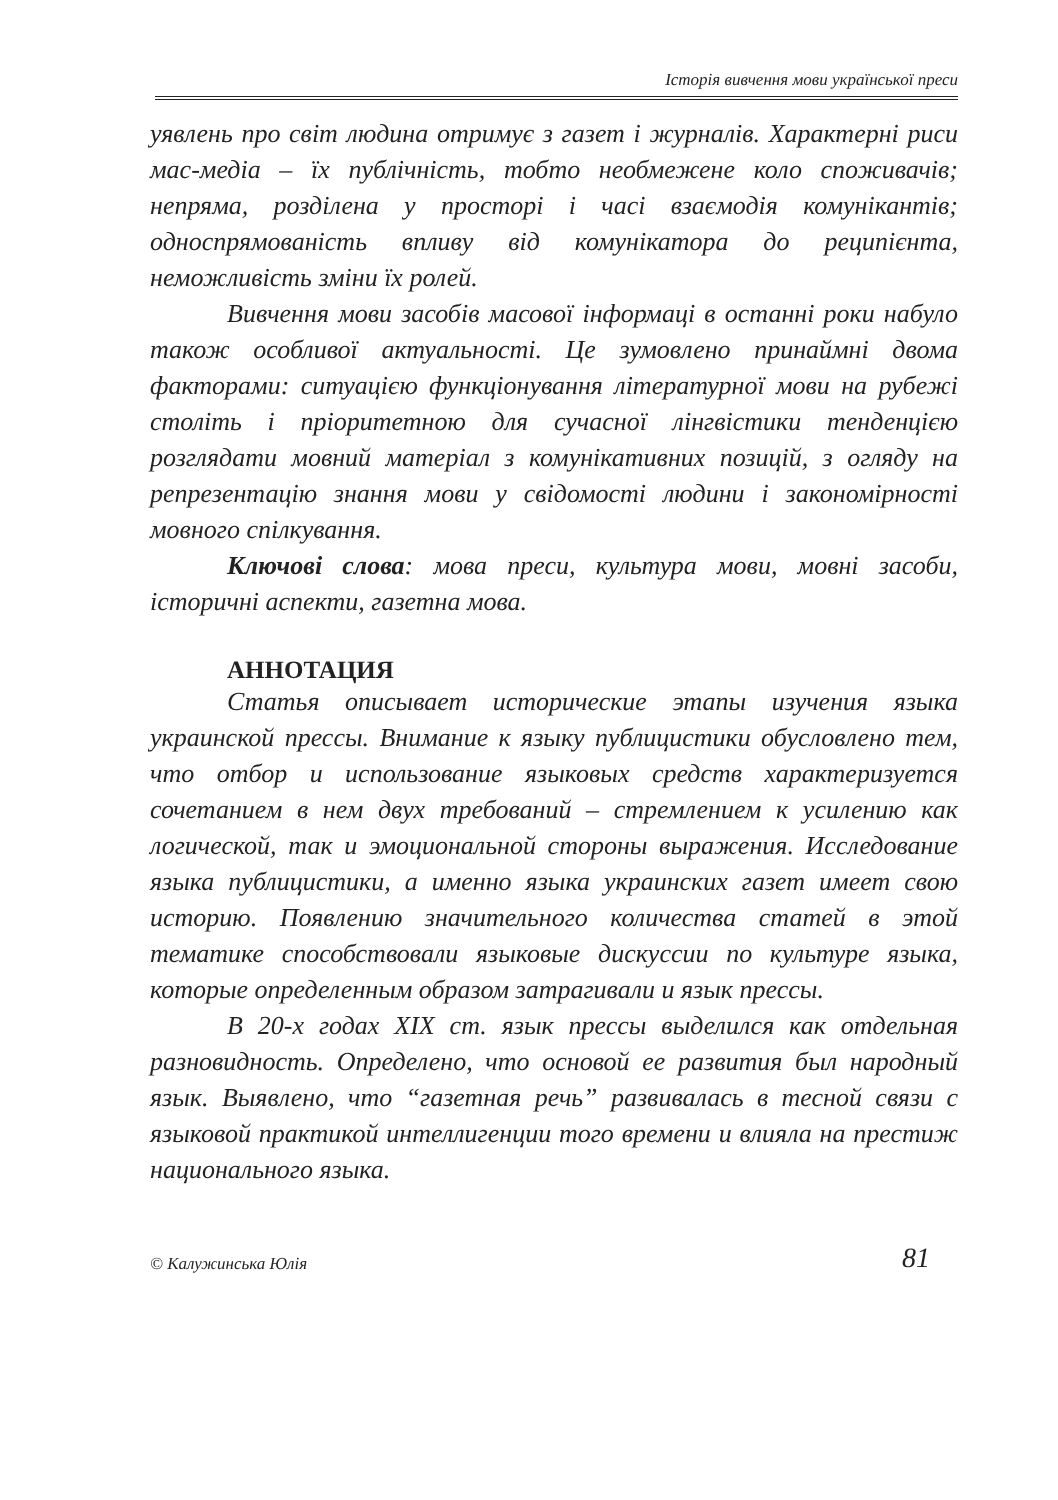Історія вивчення мови української преси
уявлень про світ людина отримує з газет і журналів. Характерні риси мас-медіа – їх публічність, тобто необмежене коло споживачів; непряма, розділена у просторі і часі взаємодія комунікантів; односпрямованість впливу від комунікатора до реципієнта, неможливість зміни їх ролей.
Вивчення мови засобів масової інформаці в останні роки набуло також особливої актуальності. Це зумовлено принаймні двома факторами: ситуацією функціонування літературної мови на рубежі століть і пріоритетною для сучасної лінгвістики тенденцією розглядати мовний матеріал з комунікативних позицій, з огляду на репрезентацію знання мови у свідомості людини і закономірності мовного спілкування.
Ключові слова: мова преси, культура мови, мовні засоби, історичні аспекти, газетна мова.
АННОТАЦИЯ
Статья описывает исторические этапы изучения языка украинской прессы. Внимание к языку публицистики обусловлено тем, что отбор и использование языковых средств характеризуется сочетанием в нем двух требований – стремлением к усилению как логической, так и эмоциональной стороны выражения. Исследование языка публицистики, а именно языка украинских газет имеет свою историю. Появлению значительного количества статей в этой тематике способствовали языковые дискуссии по культуре языка, которые определенным образом затрагивали и язык прессы.
В 20-х годах XIX ст. язык прессы выделился как отдельная разновидность. Определено, что основой ее развития был народный язык. Выявлено, что “газетная речь” развивалась в тесной связи с языковой практикой интеллигенции того времени и влияла на престиж национального языка.
© Калужинська Юлія 81